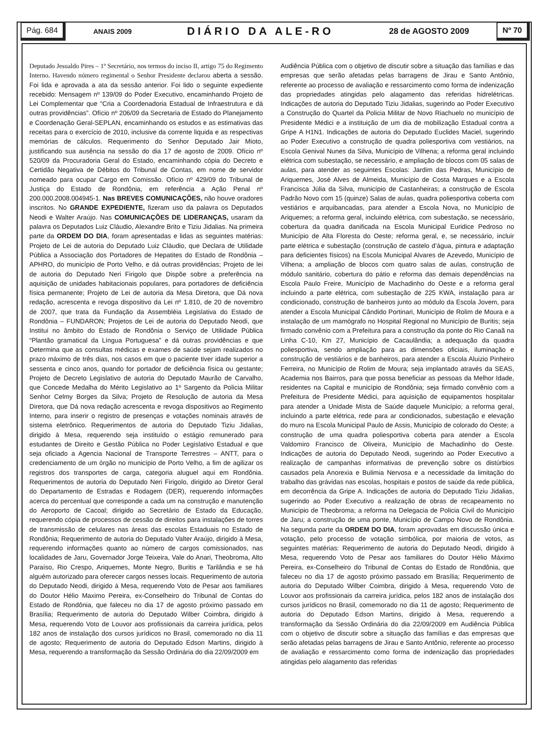Pág. 684
ANAIS 2009 DIÁRIO DA ALE-RO 28 de AGOSTO 2009
Nº 70
Deputado Jesualdo Pires – 1º Secretário, nos termos do inciso II, artigo 75 do Regimento Interno. Havendo número regimental o Senhor Presidente declarou aberta a sessão. Foi lida e aprovada a ata da sessão anterior. Foi lido o seguinte expediente recebido: Mensagem nº 139/09 do Poder Executivo, encaminhando Projeto de Lei Complementar que “Cria a Coordenadoria Estadual de Infraestrutura e dá outras providências”. Ofício nº 206/09 da Secretaria de Estado do Planejamento e Coordenação Geral-SEPLAN, encaminhando os estudos e as estimativas das receitas para o exercício de 2010, inclusive da corrente liquida e as respectivas memórias de cálculos. Requerimento do Senhor Deputado Jair Mioto, justificando sua ausência na sessão do dia 17 de agosto de 2009. Ofício nº 520/09 da Procuradoria Geral do Estado, encaminhando cópia do Decreto e Certidão Negativa de Débitos do Tribunal de Contas, em nome de servidor nomeado para ocupar Cargo em Comissão. Ofício nº 429/09 do Tribunal de Justiça do Estado de Rondônia, em referência a Ação Penal nº 200.000.2008.004945-1. Nas BREVES COMUNICAÇÕES, não houve oradores inscritos. No GRANDE EXPEDIENTE, fizeram uso da palavra os Deputados Neodi e Walter Araújo. Nas COMUNICAÇÕES DE LIDERANÇAS, usaram da palavra os Deputados Luiz Cláudio, Alexandre Brito e Tiziu Jidalias. Na primeira parte da ORDEM DO DIA, foram apresentadas e lidas as seguintes matérias: Projeto de Lei de autoria do Deputado Luiz Cláudio, que Declara de Utilidade Pública a Associação dos Portadores de Hepatites do Estado de Rondônia – APHRO, do município de Porto Velho, e dá outras providências; Projeto de lei de autoria do Deputado Neri Firigolo que Dispõe sobre a preferência na aquisição de unidades habitacionais populares, para portadores de deficiência física permanente; Projeto de Lei de autoria da Mesa Diretora, que Dá nova redação, acrescenta e revoga dispositivo da Lei nº 1.810, de 20 de novembro de 2007, que trata da Fundação da Assembléia Legislativa do Estado de Rondônia – FUNDARON; Projetos de Lei de autoria do Deputado Neodi, que Institui no âmbito do Estado de Rondônia o Serviço de Utilidade Pública “Plantão gramatical da Língua Portuguesa” e dá outras providências e que Determina que as consultas médicas e exames de saúde sejam realizados no prazo máximo de três dias, nos casos em que o paciente tiver idade superior a sessenta e cinco anos, quando for portador de deficiência física ou gestante; Projeto de Decreto Legislativo de autoria do Deputado Maurão de Carvalho, que Concede Medalha do Mérito Legislativo ao 1º Sargento da Policia Militar Senhor Celmy Borges da Silva; Projeto de Resolução de autoria da Mesa Diretora, que Dá nova redação acrescenta e revoga dispositivos ao Regimento Interno, para inserir o registro de presenças e votações nominais através de sistema eletrônico. Requerimentos de autoria do Deputado Tiziu Jidalias, dirigido à Mesa, requerendo seja instituído o estágio remunerado para estudantes de Direito e Gestão Pública no Poder Legislativo Estadual e que seja oficiado a Agencia Nacional de Transporte Terrestres – ANTT, para o credenciamento de um órgão no município de Porto Velho, a fim de agilizar os registros dos transportes de carga, categoria aluguel aqui em Rondônia. Requerimentos de autoria do Deputado Neri Firigolo, dirigido ao Diretor Geral do Departamento de Estradas e Rodagem (DER), requerendo informações acerca do percentual que corresponde a cada um na construção e manutenção do Aeroporto de Cacoal; dirigido ao Secretário de Estado da Educação, requerendo cópia de processos de cessão de direitos para instalações de torres de transmissão de celulares nas áreas das escolas Estaduais no Estado de Rondônia; Requerimento de autoria do Deputado Valter Araújo, dirigido à Mesa, requerendo informações quanto ao número de cargos comissionados, nas localidades de Jaru, Governador Jorge Teixeira, Vale do Anari, Theobroma, Alto Paraíso, Rio Crespo, Ariquemes, Monte Negro, Buritis e Tarilândia e se há alguém autorizado para oferecer cargos nesses locais. Requerimento de autoria do Deputado Neodi, dirigido à Mesa, requerendo Voto de Pesar aos familiares do Doutor Hélio Maximo Pereira, ex-Conselheiro do Tribunal de Contas do Estado de Rondônia, que faleceu no dia 17 de agosto próximo passado em Brasília; Requerimento de autoria do Deputado Wilber Coimbra, dirigido à Mesa, requerendo Voto de Louvor aos profissionais da carreira jurídica, pelos 182 anos de instalação dos cursos jurídicos no Brasil, comemorado no dia 11 de agosto; Requerimento de autoria do Deputado Edson Martins, dirigido à Mesa, requerendo a transformação da Sessão Ordinária do dia 22/09/2009 em
Audiência Pública com o objetivo de discutir sobre a situação das famílias e das empresas que serão afetadas pelas barragens de Jirau e Santo Antônio, referente ao processo de avaliação e ressarcimento como forma de indenização das propriedades atingidas pelo alagamento das referidas hidrelétricas. Indicações de autoria do Deputado Tiziu Jidalias, sugerindo ao Poder Executivo a Construção do Quartel da Policia Militar de Novo Riachuelo no município de Presidente Médici e a instituição de um dia de mobilização Estadual contra a Gripe A H1N1. Indicações de autoria do Deputado Euclides Maciel, sugerindo ao Poder Executivo a construção de quadra poliesportiva com vestiários, na Escola Genival Nunes da Silva, Município de Vilhena; a reforma geral incluindo elétrica com subestação, se necessário, e ampliação de blocos com 05 salas de aulas, para atender as seguintes Escolas: Jardim das Pedras, Município de Ariquemes, José Alves de Almeida, Município de Costa Marques e a Escola Francisca Júlia da Silva, município de Castanheiras; a construção de Escola Padrão Novo com 15 (quinze) Salas de aulas, quadra poliesportiva coberta com vestiários e arquibancadas, para atender a Escola Nova, no Município de Ariquemes; a reforma geral, incluindo elétrica, com subestação, se necessário, cobertura da quadra danificada na Escola Municipal Euridice Pedroso no Município de Alta Floresta do Oeste; reforma geral, e, se necessário, incluir parte elétrica e subestação (construção de castelo d’água, pintura e adaptação para deficientes físicos) na Escola Municipal Alvares de Azevedo, Município de Vilhena; a ampliação de blocos com quatro salas de aulas, construção de módulo sanitário, cobertura do pátio e reforma das demais dependências na Escola Paulo Freire, Município de Machadinho do Oeste e a reforma geral incluindo a parte elétrica, com subestação de 225 KWA, instalação para ar condicionado, construção de banheiros junto ao módulo da Escola Jovem, para atender a Escola Municipal Cândido Portinari, Município de Rolim de Moura e a instalação de um mamógrafo no Hospital Regional no Município de Buritis; seja firmado convênio com a Prefeitura para a construção da ponte do Rio Canaã na Linha C-10, Km 27, Município de Cacaulândia; a adequação da quadra poliesportiva, sendo ampliação para as dimensões oficiais, iluminação e construção de vestiários e de banheiros, para atender a Escola Aluizio Pinheiro Ferreira, no Município de Rolim de Moura; seja implantado através da SEAS, Academia nos Bairros, para que possa beneficiar as pessoas da Melhor Idade, residentes na Capital e município de Rondônia; seja firmado convênio com a Prefeitura de Presidente Médici, para aquisição de equipamentos hospitalar para atender a Unidade Mista de Saúde daquele Município; a reforma geral, incluindo a parte elétrica, rede para ar condicionados, subestação e elevação do muro na Escola Municipal Paulo de Assis, Município de colorado do Oeste; a construção de uma quadra poliesportiva coberta para atender a Escola Valdomiro Francisco de Oliveira, Município de Machadinho do Oeste. Indicações de autoria do Deputado Neodi, sugerindo ao Poder Executivo a realização de campanhas informativas de prevenção sobre os distúrbios causados pela Anorexia e Bulimia Nervosa e a necessidade da limitação do trabalho das grávidas nas escolas, hospitais e postos de saúde da rede pública, em decorrência da Gripe A. Indicações de autoria do Deputado Tiziu Jidalias, sugerindo ao Poder Executivo a realização de obras de recapeamento no Município de Theobroma; a reforma na Delegacia de Policia Civil do Município de Jaru; a construção de uma ponte, Município de Campo Novo de Rondônia. Na segunda parte da ORDEM DO DIA, foram aprovadas em discussão única e votação, pelo processo de votação simbólica, por maioria de votos, as seguintes matérias: Requerimento de autoria do Deputado Neodi, dirigido à Mesa, requerendo Voto de Pesar aos familiares do Doutor Hélio Máximo Pereira, ex-Conselheiro do Tribunal de Contas do Estado de Rondônia, que faleceu no dia 17 de agosto próximo passado em Brasília; Requerimento de autoria do Deputado Wilber Coimbra, dirigido à Mesa, requerendo Voto de Louvor aos profissionais da carreira jurídica, pelos 182 anos de instalação dos cursos jurídicos no Brasil, comemorado no dia 11 de agosto; Requerimento de autoria do Deputado Edson Martins, dirigido à Mesa, requerendo a transformação da Sessão Ordinária do dia 22/09/2009 em Audiência Pública com o objetivo de discutir sobre a situação das famílias e das empresas que serão afetadas pelas barragens de Jirau e Santo Antônio, referente ao processo de avaliação e ressarcimento como forma de indenização das propriedades atingidas pelo alagamento das referidas